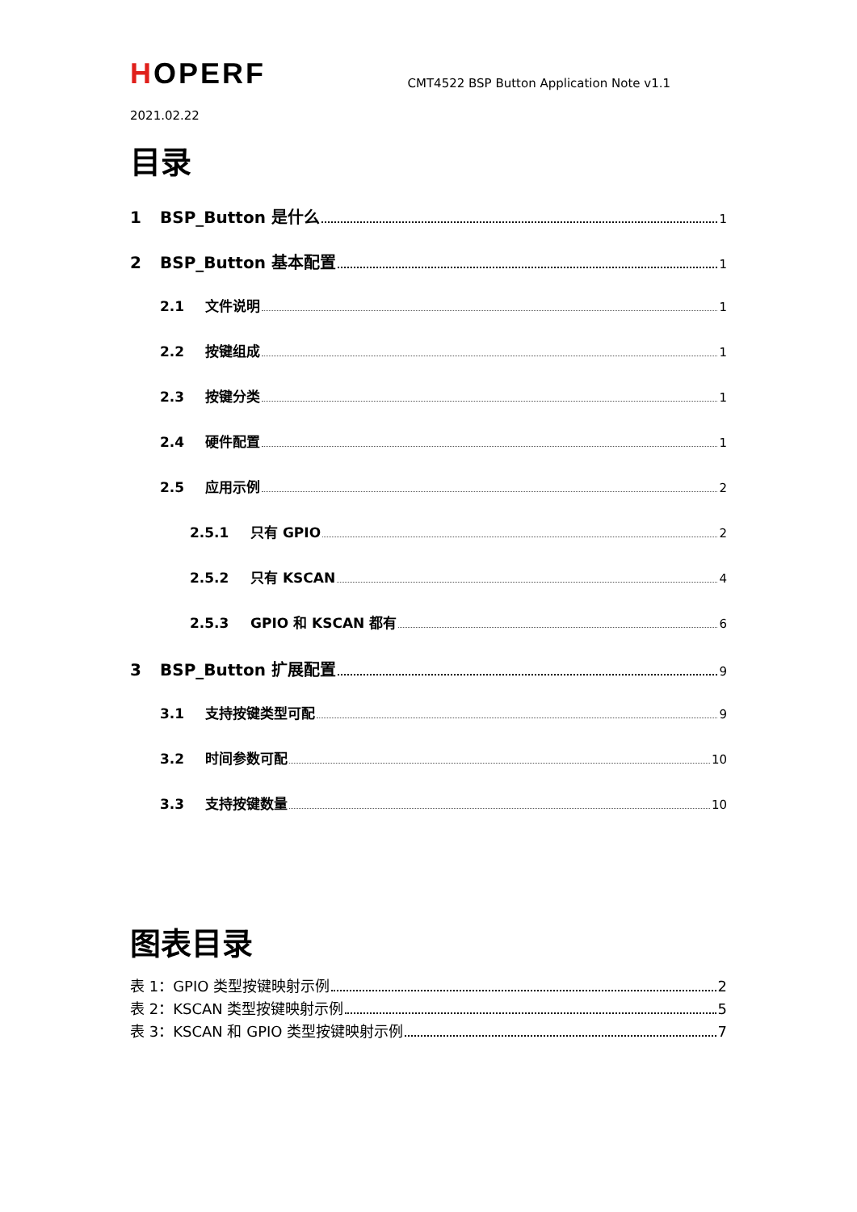HOPERF
CMT4522 BSP Button Application Note v1.1
2021.02.22
目录
1 BSP_Button 是什么 1
2 BSP_Button 基本配置 1
2.1 文件说明 1
2.2 按键组成 1
2.3 按键分类 1
2.4 硬件配置 1
2.5 应用示例 2
2.5.1 只有 GPIO 2
2.5.2 只有 KSCAN 4
2.5.3 GPIO 和 KSCAN 都有 6
3 BSP_Button 扩展配置 9
3.1 支持按键类型可配 9
3.2 时间参数可配 10
3.3 支持按键数量 10
图表目录
表 1：GPIO 类型按键映射示例 2
表 2：KSCAN 类型按键映射示例 5
表 3：KSCAN 和 GPIO 类型按键映射示例 7